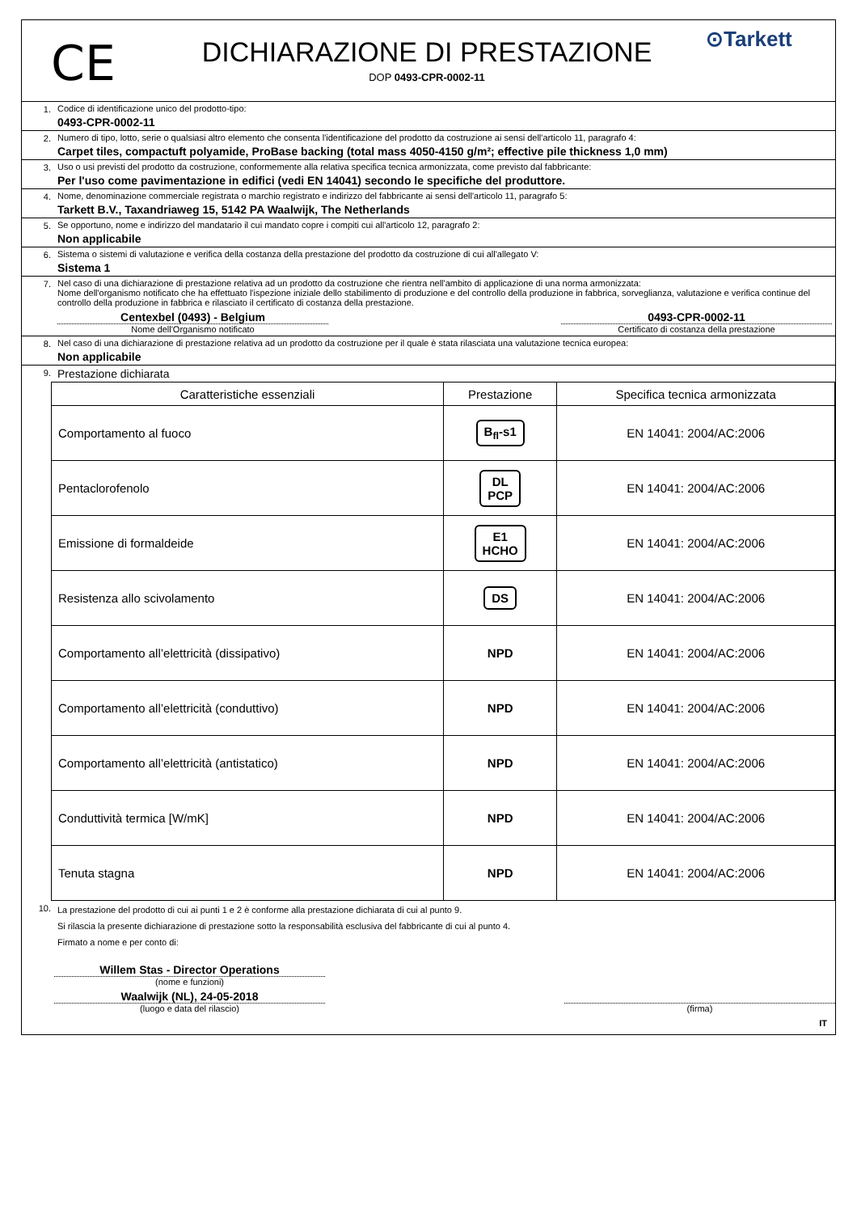CE
DICHIARAZIONE DI PRESTAZIONE
DOP 0493-CPR-0002-11
⊙Tarkett
1. Codice di identificazione unico del prodotto-tipo:
0493-CPR-0002-11
2. Numero di tipo, lotto, serie o qualsiasi altro elemento che consenta l'identificazione del prodotto da costruzione ai sensi dell'articolo 11, paragrafo 4:
Carpet tiles, compactuft polyamide, ProBase backing (total mass 4050-4150 g/m²; effective pile thickness 1,0 mm)
3. Uso o usi previsti del prodotto da costruzione, conformemente alla relativa specifica tecnica armonizzata, come previsto dal fabbricante:
Per l'uso come pavimentazione in edifici (vedi EN 14041) secondo le specifiche del produttore.
4. Nome, denominazione commerciale registrata o marchio registrato e indirizzo del fabbricante ai sensi dell'articolo 11, paragrafo 5:
Tarkett B.V., Taxandriaweg 15, 5142 PA Waalwijk, The Netherlands
5. Se opportuno, nome e indirizzo del mandatario il cui mandato copre i compiti cui all'articolo 12, paragrafo 2:
Non applicabile
6. Sistema o sistemi di valutazione e verifica della costanza della prestazione del prodotto da costruzione di cui all'allegato V:
Sistema 1
7. Nel caso di una dichiarazione di prestazione relativa ad un prodotto da costruzione che rientra nell'ambito di applicazione di una norma armonizzata:
Nome dell'organismo notificato che ha effettuato l'ispezione iniziale dello stabilimento di produzione e del controllo della produzione in fabbrica, sorveglianza, valutazione e verifica continue del controllo della produzione in fabbrica e rilasciato il certificato di costanza della prestazione.
Centexbel (0493) - Belgium 0493-CPR-0002-11
Nome dell'Organismo notificato Certificato di costanza della prestazione
8. Nel caso di una dichiarazione di prestazione relativa ad un prodotto da costruzione per il quale è stata rilasciata una valutazione tecnica europea:
Non applicabile
9.
Prestazione dichiarata
| Caratteristiche essenziali | Prestazione | Specifica tecnica armonizzata |
| --- | --- | --- |
| Comportamento al fuoco | B<sub>fl</sub>-s1 | EN 14041: 2004/AC:2006 |
| Pentaclorofenolo | DL PCP | EN 14041: 2004/AC:2006 |
| Emissione di formaldeide | E1 HCHO | EN 14041: 2004/AC:2006 |
| Resistenza allo scivolamento | DS | EN 14041: 2004/AC:2006 |
| Comportamento all’elettricità (dissipativo) | NPD | EN 14041: 2004/AC:2006 |
| Comportamento all’elettricità (conduttivo) | NPD | EN 14041: 2004/AC:2006 |
| Comportamento all’elettricità (antistatico) | NPD | EN 14041: 2004/AC:2006 |
| Conduttività termica [W/mK] | NPD | EN 14041: 2004/AC:2006 |
| Tenuta stagna | NPD | EN 14041: 2004/AC:2006 |
10.
La prestazione del prodotto di cui ai punti 1 e 2 è conforme alla prestazione dichiarata di cui al punto 9.
Si rilascia la presente dichiarazione di prestazione sotto la responsabilità esclusiva del fabbricante di cui al punto 4.
Firmato a nome e per conto di:
Willem Stas - Director Operations
(nome e funzioni)
Waalwijk (NL), 24-05-2018
(luogo e data del rilascio) (firma)
IT